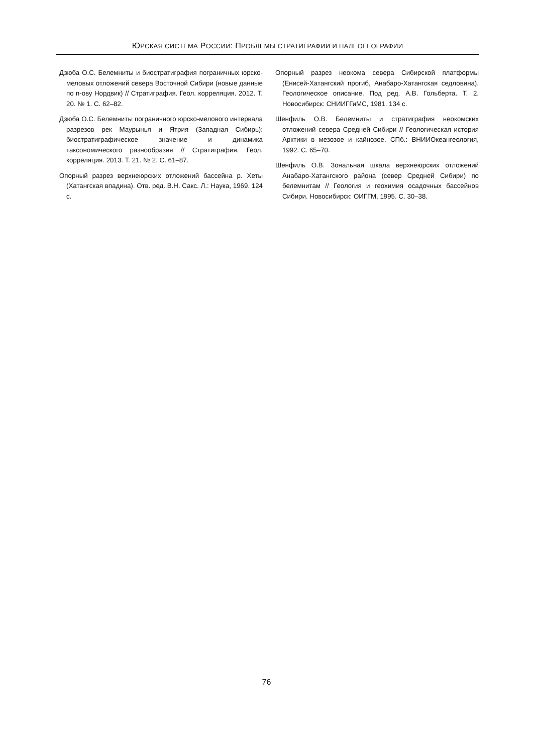ЮРСКАЯ СИСТЕМА РОССИИ: ПРОБЛЕМЫ СТРАТИГРАФИИ И ПАЛЕОГЕОГРАФИИ
Дзюба О.С. Белемниты и биостратиграфия пограничных юрско-меловых отложений севера Восточной Сибири (новые данные по п-ову Нордвик) // Стратиграфия. Геол. корреляция. 2012. Т. 20. № 1. С. 62–82.
Дзюба О.С. Белемниты пограничного юрско-мелового интервала разрезов рек Маурынья и Ятрия (Западная Сибирь): биостратиграфическое значение и динамика таксономического разнообразия // Стратиграфия. Геол. корреляция. 2013. Т. 21. № 2. С. 61–87.
Опорный разрез верхнеюрских отложений бассейна р. Хеты (Хатангская впадина). Отв. ред. В.Н. Сакс. Л.: Наука, 1969. 124 с.
Опорный разрез неокома севера Сибирской платформы (Енисей-Хатангский прогиб, Анабаро-Хатангская седловина). Геологическое описание. Под ред. А.В. Гольберта. Т. 2. Новосибирск: СНИИГГиМС, 1981. 134 с.
Шенфиль О.В. Белемниты и стратиграфия неокомских отложений севера Средней Сибири // Геологическая история Арктики в мезозое и кайнозое. СПб.: ВНИИОкеангеология, 1992. С. 65–70.
Шенфиль О.В. Зональная шкала верхнеюрских отложений Анабаро-Хатангского района (север Средней Сибири) по белемнитам // Геология и геохимия осадочных бассейнов Сибири. Новосибирск: ОИГГМ, 1995. С. 30–38.
76